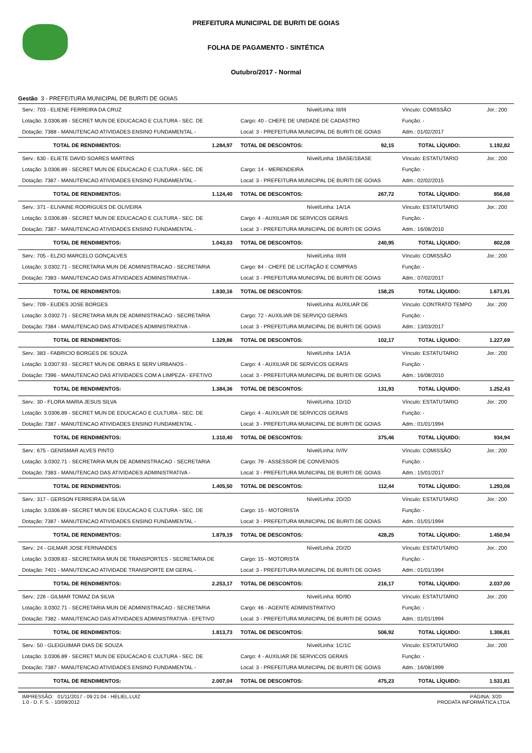PREFEITURA MUNICIPAL DE BURITI DE GOIAS
FOLHA DE PAGAMENTO - SINTÉTICA
Outubro/2017 - Normal
Gestão 3 - PREFEITURA MUNICIPAL DE BURITI DE GOIAS
| Serv.: 703 - ELIENE FERREIRA DA CRUZ | | Nível/Linha: III/III | | Vínculo: COMISSÃO | Jor.: 200 |
| Lotação: 3.0306.89 - SECRET MUN DE EDUCACAO E CULTURA - SEC. DE | | Cargo: 40 - CHEFE DE UNIDADE DE CADASTRO | | Função: - | |
| Dotação: 7388 - MANUTENCAO ATIVIDADES ENSINO FUNDAMENTAL - | | Local: 3 - PREFEITURA MUNICIPAL DE BURITI DE GOIAS | | Adm.: 01/02/2017 | |
| TOTAL DE RENDIMENTOS: | 1.284,97 | TOTAL DE DESCONTOS: | 92,15 | TOTAL LÍQUIDO: | 1.192,82 |
| Serv.: 630 - ELIETE DAVID SOARES MARTINS | | Nível/Linha: 1BASE/1BASE | | Vínculo: ESTATUTARIO | Jor.: 200 |
| Lotação: 3.0306.89 - SECRET MUN DE EDUCACAO E CULTURA - SEC. DE | | Cargo: 14 - MERENDEIRA | | Função: - | |
| Dotação: 7387 - MANUTENCAO ATIVIDADES ENSINO FUNDAMENTAL - | | Local: 3 - PREFEITURA MUNICIPAL DE BURITI DE GOIAS | | Adm.: 02/02/2015 | |
| TOTAL DE RENDIMENTOS: | 1.124,40 | TOTAL DE DESCONTOS: | 267,72 | TOTAL LÍQUIDO: | 856,68 |
| Serv.: 371 - ELIVAINE RODRIGUES DE OLIVEIRA | | Nível/Linha: 1A/1A | | Vínculo: ESTATUTARIO | Jor.: 200 |
| Lotação: 3.0306.89 - SECRET MUN DE EDUCACAO E CULTURA - SEC. DE | | Cargo: 4 - AUXILIAR DE SERVICOS GERAIS | | Função: - | |
| Dotação: 7387 - MANUTENCAO ATIVIDADES ENSINO FUNDAMENTAL - | | Local: 3 - PREFEITURA MUNICIPAL DE BURITI DE GOIAS | | Adm.: 16/08/2010 | |
| TOTAL DE RENDIMENTOS: | 1.043,03 | TOTAL DE DESCONTOS: | 240,95 | TOTAL LÍQUIDO: | 802,08 |
| Serv.: 705 - ELZIO MARCELO GONÇALVES | | Nível/Linha: III/III | | Vínculo: COMISSÃO | Jor.: 200 |
| Lotação: 3.0302.71 - SECRETARIA MUN DE ADMINISTRACAO - SECRETARIA | | Cargo: 84 - CHEFE DE LICITAÇÃO E COMPRAS | | Função: - | |
| Dotação: 7383 - MANUTENCAO DAS ATIVIDADES ADMINISTRATIVA - | | Local: 3 - PREFEITURA MUNICIPAL DE BURITI DE GOIAS | | Adm.: 07/02/2017 | |
| TOTAL DE RENDIMENTOS: | 1.830,16 | TOTAL DE DESCONTOS: | 158,25 | TOTAL LÍQUIDO: | 1.671,91 |
| Serv.: 709 - EUDES JOSE BORGES | | Nível/Linha: AUXILIAR DE | | Vínculo: CONTRATO TEMPO | Jor.: 200 |
| Lotação: 3.0302.71 - SECRETARIA MUN DE ADMINISTRACAO - SECRETARIA | | Cargo: 72 - AUXILIAR DE SERVIÇO GERAIS | | Função: - | |
| Dotação: 7384 - MANUTENCAO DAS ATIVIDADES ADMINISTRATIVA - | | Local: 3 - PREFEITURA MUNICIPAL DE BURITI DE GOIAS | | Adm.: 13/03/2017 | |
| TOTAL DE RENDIMENTOS: | 1.329,86 | TOTAL DE DESCONTOS: | 102,17 | TOTAL LÍQUIDO: | 1.227,69 |
| Serv.: 383 - FABRICIO BORGES DE SOUZA | | Nível/Linha: 1A/1A | | Vínculo: ESTATUTARIO | Jor.: 200 |
| Lotação: 3.0307.93 - SECRET MUN DE OBRAS E SERV URBANOS - | | Cargo: 4 - AUXILIAR DE SERVICOS GERAIS | | Função: - | |
| Dotação: 7396 - MANUTENCAO DAS ATIVIDADES COM A LIMPEZA - EFETIVO | | Local: 3 - PREFEITURA MUNICIPAL DE BURITI DE GOIAS | | Adm.: 16/08/2010 | |
| TOTAL DE RENDIMENTOS: | 1.384,36 | TOTAL DE DESCONTOS: | 131,93 | TOTAL LÍQUIDO: | 1.252,43 |
| Serv.: 30 - FLORA MARIA JESUS SILVA | | Nível/Linha: 1D/1D | | Vínculo: ESTATUTARIO | Jor.: 200 |
| Lotação: 3.0306.89 - SECRET MUN DE EDUCACAO E CULTURA - SEC. DE | | Cargo: 4 - AUXILIAR DE SERVICOS GERAIS | | Função: - | |
| Dotação: 7387 - MANUTENCAO ATIVIDADES ENSINO FUNDAMENTAL - | | Local: 3 - PREFEITURA MUNICIPAL DE BURITI DE GOIAS | | Adm.: 01/01/1994 | |
| TOTAL DE RENDIMENTOS: | 1.310,40 | TOTAL DE DESCONTOS: | 375,46 | TOTAL LÍQUIDO: | 934,94 |
| Serv.: 675 - GENISMAR ALVES PINTO | | Nível/Linha: IV/IV | | Vínculo: COMISSÃO | Jor.: 200 |
| Lotação: 3.0302.71 - SECRETARIA MUN DE ADMINISTRACAO - SECRETARIA | | Cargo: 79 - ASSESSOR DE CONVENIOS | | Função: - | |
| Dotação: 7383 - MANUTENCAO DAS ATIVIDADES ADMINISTRATIVA - | | Local: 3 - PREFEITURA MUNICIPAL DE BURITI DE GOIAS | | Adm.: 15/01/2017 | |
| TOTAL DE RENDIMENTOS: | 1.405,50 | TOTAL DE DESCONTOS: | 112,44 | TOTAL LÍQUIDO: | 1.293,06 |
| Serv.: 317 - GERSON FERREIRA DA SILVA | | Nível/Linha: 2D/2D | | Vínculo: ESTATUTARIO | Jor.: 200 |
| Lotação: 3.0306.89 - SECRET MUN DE EDUCACAO E CULTURA - SEC. DE | | Cargo: 15 - MOTORISTA | | Função: - | |
| Dotação: 7387 - MANUTENCAO ATIVIDADES ENSINO FUNDAMENTAL - | | Local: 3 - PREFEITURA MUNICIPAL DE BURITI DE GOIAS | | Adm.: 01/01/1994 | |
| TOTAL DE RENDIMENTOS: | 1.879,19 | TOTAL DE DESCONTOS: | 428,25 | TOTAL LÍQUIDO: | 1.450,94 |
| Serv.: 24 - GILMAR JOSE FERNANDES | | Nível/Linha: 2D/2D | | Vínculo: ESTATUTARIO | Jor.: 200 |
| Lotação: 3.0309.83 - SECRETARIA MUN DE TRANSPORTES - SECRETARIA DE | | Cargo: 15 - MOTORISTA | | Função: - | |
| Dotação: 7401 - MANUTENCAO ATIVIDADE TRANSPORTE EM GERAL - | | Local: 3 - PREFEITURA MUNICIPAL DE BURITI DE GOIAS | | Adm.: 01/01/1994 | |
| TOTAL DE RENDIMENTOS: | 2.253,17 | TOTAL DE DESCONTOS: | 216,17 | TOTAL LÍQUIDO: | 2.037,00 |
| Serv.: 226 - GILMAR TOMAZ DA SILVA | | Nível/Linha: 9D/9D | | Vínculo: ESTATUTARIO | Jor.: 200 |
| Lotação: 3.0302.71 - SECRETARIA MUN DE ADMINISTRACAO - SECRETARIA | | Cargo: 46 - AGENTE ADMINISTRATIVO | | Função: - | |
| Dotação: 7382 - MANUTENCAO DAS ATIVIDADES ADMINISTRATIVA - EFETIVO | | Local: 3 - PREFEITURA MUNICIPAL DE BURITI DE GOIAS | | Adm.: 01/01/1994 | |
| TOTAL DE RENDIMENTOS: | 1.813,73 | TOTAL DE DESCONTOS: | 506,92 | TOTAL LÍQUIDO: | 1.306,81 |
| Serv.: 50 - GLEIGUIMAR DIAS DE SOUZA | | Nível/Linha: 1C/1C | | Vínculo: ESTATUTARIO | Jor.: 200 |
| Lotação: 3.0306.89 - SECRET MUN DE EDUCACAO E CULTURA - SEC. DE | | Cargo: 4 - AUXILIAR DE SERVICOS GERAIS | | Função: - | |
| Dotação: 7387 - MANUTENCAO ATIVIDADES ENSINO FUNDAMENTAL - | | Local: 3 - PREFEITURA MUNICIPAL DE BURITI DE GOIAS | | Adm.: 16/08/1999 | |
| TOTAL DE RENDIMENTOS: | 2.007,04 | TOTAL DE DESCONTOS: | 475,23 | TOTAL LÍQUIDO: | 1.531,81 |
IMPRESSÃO: 01/11/2017 - 09:21:04 - HELIEL.LUIZ
1.0 - D. F. S. - 10/09/2012
PÁGINA: 3/20
PRODATA INFORMÁTICA LTDA